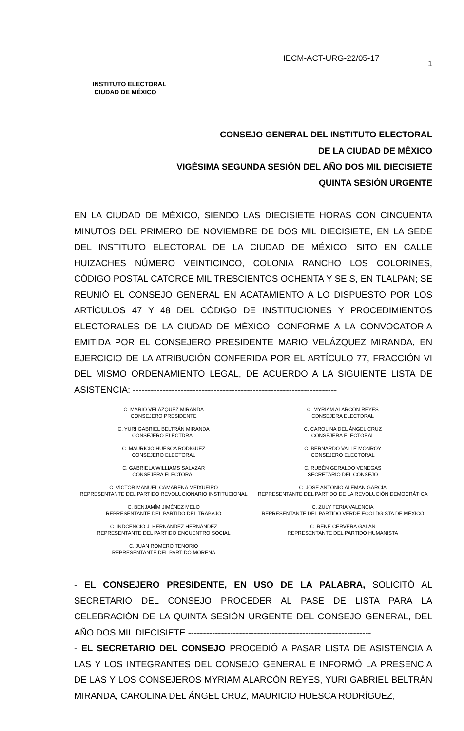INSTITUTO ELECTORAL
CIUDAD DE MÉXICO
IECM-ACT-URG-22/05-17
1
CONSEJO GENERAL DEL INSTITUTO ELECTORAL
DE LA CIUDAD DE MÉXICO
VIGÉSIMA SEGUNDA SESIÓN DEL AÑO DOS MIL DIECISIETE
QUINTA SESIÓN URGENTE
EN LA CIUDAD DE MÉXICO, SIENDO LAS DIECISIETE HORAS CON CINCUENTA MINUTOS DEL PRIMERO DE NOVIEMBRE DE DOS MIL DIECISIETE, EN LA SEDE DEL INSTITUTO ELECTORAL DE LA CIUDAD DE MÉXICO, SITO EN CALLE HUIZACHES NÚMERO VEINTICINCO, COLONIA RANCHO LOS COLORINES, CÓDIGO POSTAL CATORCE MIL TRESCIENTOS OCHENTA Y SEIS, EN TLALPAN; SE REUNIÓ EL CONSEJO GENERAL EN ACATAMIENTO A LO DISPUESTO POR LOS ARTÍCULOS 47 Y 48 DEL CÓDIGO DE INSTITUCIONES Y PROCEDIMIENTOS ELECTORALES DE LA CIUDAD DE MÉXICO, CONFORME A LA CONVOCATORIA EMITIDA POR EL CONSEJERO PRESIDENTE MARIO VELÁZQUEZ MIRANDA, EN EJERCICIO DE LA ATRIBUCIÓN CONFERIDA POR EL ARTÍCULO 77, FRACCIÓN VI DEL MISMO ORDENAMIENTO LEGAL, DE ACUERDO A LA SIGUIENTE LISTA DE ASISTENCIA: --------------------------------------------------------------------
C. MARIO VELÁZQUEZ MIRANDA
CONSEJERO PRESIDENTE
C. YURI GABRIEL BELTRÁN MIRANDA
CONSEJERO ELECTDRAL
C. MAURICIO HUESCA RODÍGUEZ
CONSEJERO ELECTORAL
C. GABRIELA WILLIAMS SALAZAR
CONSEJERA ELECTORAL
C. VÍCTOR MANUEL CAMARENA MEIXUEIRO
REPRESENTANTE DEL PARTIDO REVOLUCIONARIO INSTITUCIONAL
C. BENJAMÍM JIMÉNEZ MELO
REPRESENTANTE DEL PARTIDO DEL TRABAJO
C. INDCENCIO J. HERNÁNDEZ HERNÁNDEZ
REPRESENTANTE DEL PARTIDO ENCUENTRO SOCIAL
C. JUAN ROMERO TENORIO
REPRESENTANTE DEL PARTIDO MORENA
C. MYRIAM ALARCÓN REYES
CDNSEJERA ELECTDRAL
C. CAROLINA DEL ÁNGEL CRUZ
CONSEJERA ELECTORAL
C. BERNARDO VALLE MONROY
CONSEJERO ELECTORAL
C. RUBÉN GERALDO VENEGAS
SECRETARIO DEL CONSEJO
C. JOSÉ ANTONIO ALEMÁN GARCÍA
REPRESENTANTE DEL PARTIDO DE LA REVOLUCIÓN DEMOCRÁTICA
C. ZULY FERIA VALENCIA
REPRESENTANTE DEL PARTIDO VERDE ECOLDGISTA DE MÉXICO
C. RENÉ CERVERA GALÁN
REPRESENTANTE DEL PARTIDO HUMANISTA
- EL CONSEJERO PRESIDENTE, EN USO DE LA PALABRA, SOLICITÓ AL SECRETARIO DEL CONSEJO PROCEDER AL PASE DE LISTA PARA LA CELEBRACIÓN DE LA QUINTA SESIÓN URGENTE DEL CONSEJO GENERAL, DEL AÑO DOS MIL DIECISIETE.-------------------------------------------------------------
- EL SECRETARIO DEL CONSEJO PROCEDIÓ A PASAR LISTA DE ASISTENCIA A LAS Y LOS INTEGRANTES DEL CONSEJO GENERAL E INFORMÓ LA PRESENCIA DE LAS Y LOS CONSEJEROS MYRIAM ALARCÓN REYES, YURI GABRIEL BELTRÁN MIRANDA, CAROLINA DEL ÁNGEL CRUZ, MAURICIO HUESCA RODRÍGUEZ,